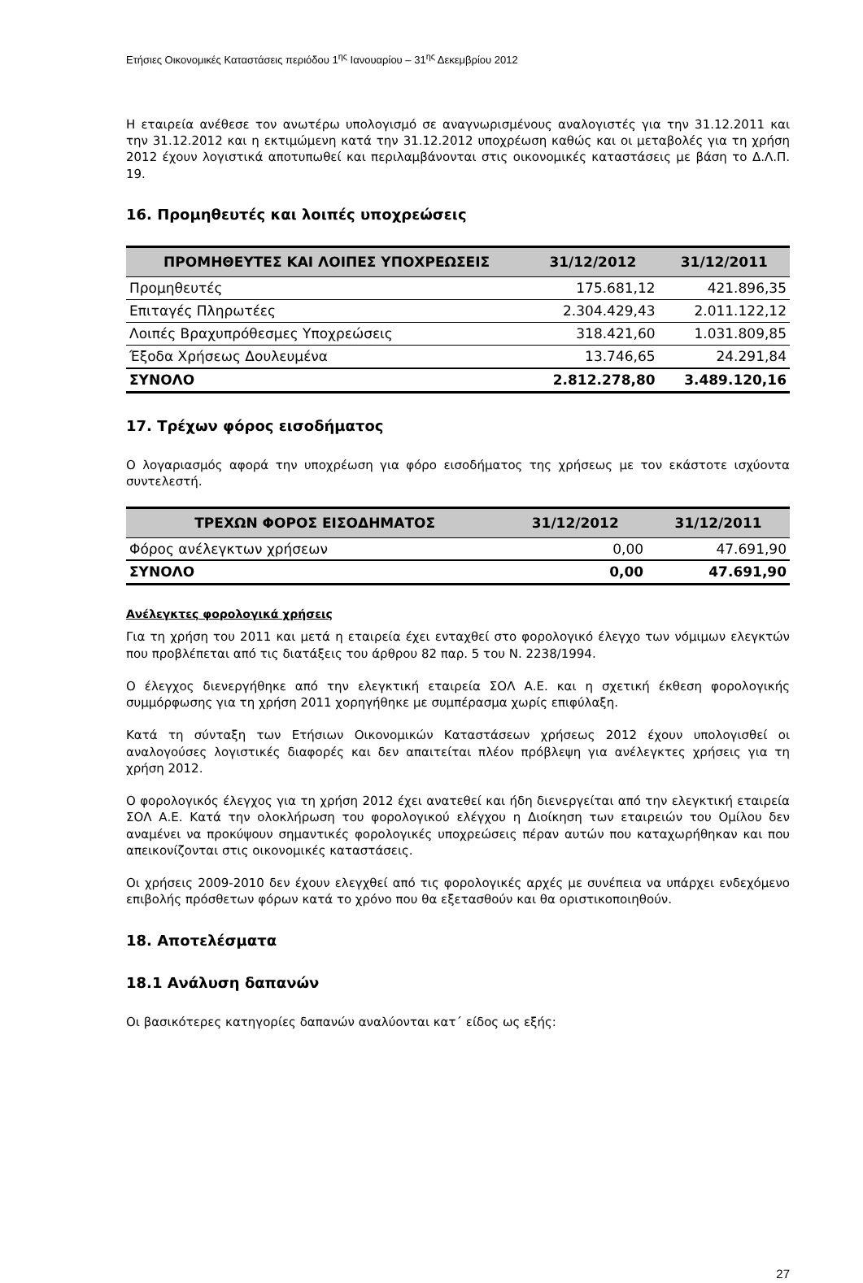Ετήσιες Οικονομικές Καταστάσεις περιόδου 1<sup>ης</sup> Ιανουαρίου – 31<sup>ης</sup> Δεκεμβρίου 2012
Η εταιρεία ανέθεσε τον ανωτέρω υπολογισμό σε αναγνωρισμένους αναλογιστές για την 31.12.2011 και την 31.12.2012 και η εκτιμώμενη κατά την 31.12.2012 υποχρέωση καθώς και οι μεταβολές για τη χρήση 2012 έχουν λογιστικά αποτυπωθεί και περιλαμβάνονται στις οικονομικές καταστάσεις με βάση το Δ.Λ.Π. 19.
16. Προμηθευτές και λοιπές υποχρεώσεις
| ΠΡΟΜΗΘΕΥΤΕΣ ΚΑΙ ΛΟΙΠΕΣ ΥΠΟΧΡΕΩΣΕΙΣ | 31/12/2012 | 31/12/2011 |
| --- | --- | --- |
| Προμηθευτές | 175.681,12 | 421.896,35 |
| Επιταγές Πληρωτέες | 2.304.429,43 | 2.011.122,12 |
| Λοιπές Βραχυπρόθεσμες Υποχρεώσεις | 318.421,60 | 1.031.809,85 |
| Έξοδα Χρήσεως Δουλευμένα | 13.746,65 | 24.291,84 |
| ΣΥΝΟΛΟ | 2.812.278,80 | 3.489.120,16 |
17. Τρέχων φόρος εισοδήματος
Ο λογαριασμός αφορά την υποχρέωση για φόρο εισοδήματος της χρήσεως με τον εκάστοτε ισχύοντα συντελεστή.
| ΤΡΕΧΩΝ ΦΟΡΟΣ ΕΙΣΟΔΗΜΑΤΟΣ | 31/12/2012 | 31/12/2011 |
| --- | --- | --- |
| Φόρος ανέλεγκτων χρήσεων | 0,00 | 47.691,90 |
| ΣΥΝΟΛΟ | 0,00 | 47.691,90 |
Ανέλεγκτες φορολογικά χρήσεις
Για τη χρήση του 2011 και μετά η εταιρεία έχει ενταχθεί στο φορολογικό έλεγχο των νόμιμων ελεγκτών που προβλέπεται από τις διατάξεις του άρθρου 82 παρ. 5 του Ν. 2238/1994.
Ο έλεγχος διενεργήθηκε από την ελεγκτική εταιρεία ΣΟΛ Α.Ε. και η σχετική έκθεση φορολογικής συμμόρφωσης για τη χρήση 2011 χορηγήθηκε με συμπέρασμα χωρίς επιφύλαξη.
Κατά τη σύνταξη των Ετήσιων Οικονομικών Καταστάσεων χρήσεως 2012 έχουν υπολογισθεί οι αναλογούσες λογιστικές διαφορές και δεν απαιτείται πλέον πρόβλεψη για ανέλεγκτες χρήσεις για τη χρήση 2012.
Ο φορολογικός έλεγχος για τη χρήση 2012 έχει ανατεθεί και ήδη διενεργείται από την ελεγκτική εταιρεία ΣΟΛ Α.Ε. Κατά την ολοκλήρωση του φορολογικού ελέγχου η Διοίκηση των εταιρειών του Ομίλου δεν αναμένει να προκύψουν σημαντικές φορολογικές υποχρεώσεις πέραν αυτών που καταχωρήθηκαν και που απεικονίζονται στις οικονομικές καταστάσεις.
Οι χρήσεις 2009-2010 δεν έχουν ελεγχθεί από τις φορολογικές αρχές με συνέπεια να υπάρχει ενδεχόμενο επιβολής πρόσθετων φόρων κατά το χρόνο που θα εξετασθούν και θα οριστικοποιηθούν.
18. Αποτελέσματα
18.1 Ανάλυση δαπανών
Οι βασικότερες κατηγορίες δαπανών αναλύονται κατ΄ είδος ως εξής:
27